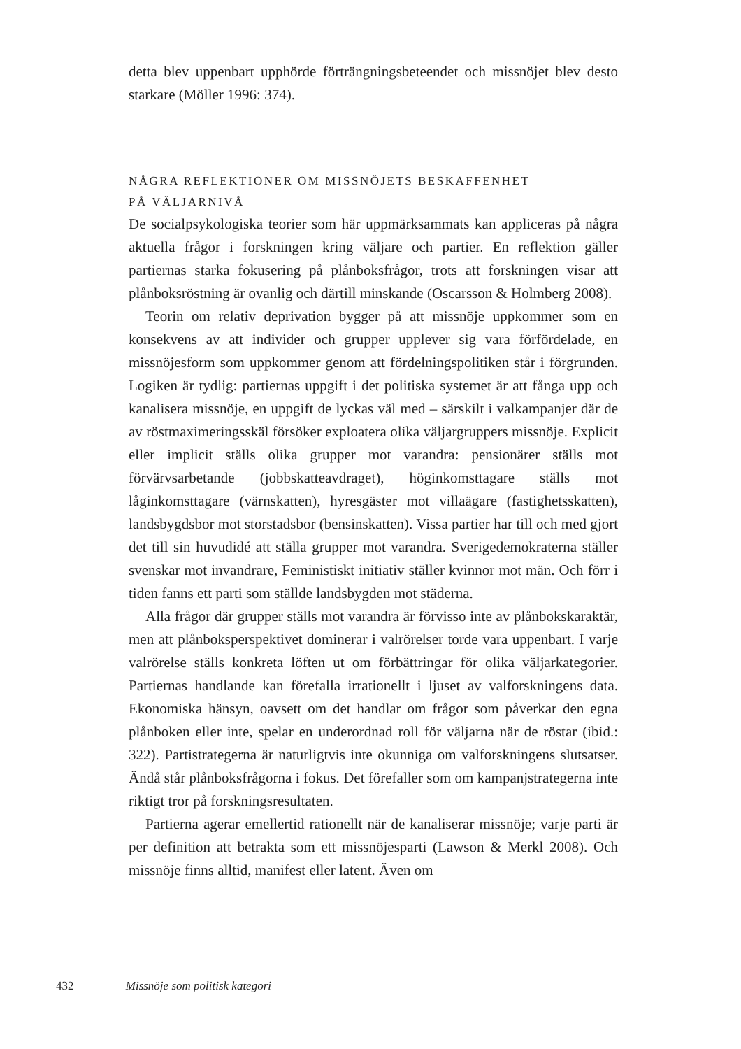detta blev uppenbart upphörde förträngningsbeteendet och missnöjet blev desto starkare (Möller 1996: 374).
NÅGRA REFLEKTIONER OM MISSNÖJETS BESKAFFENHET
PÅ VÄLJARNIVÅ
De socialpsykologiska teorier som här uppmärksammats kan appliceras på några aktuella frågor i forskningen kring väljare och partier. En reflektion gäller partiernas starka fokusering på plånboksfrågor, trots att forskningen visar att plånboksröstning är ovanlig och därtill minskande (Oscarsson & Holmberg 2008).
Teorin om relativ deprivation bygger på att missnöje uppkommer som en konsekvens av att individer och grupper upplever sig vara förfördelade, en missnöjesform som uppkommer genom att fördelningspolitiken står i förgrunden. Logiken är tydlig: partiernas uppgift i det politiska systemet är att fånga upp och kanalisera missnöje, en uppgift de lyckas väl med – särskilt i valkampanjer där de av röstmaximeringsskäl försöker exploatera olika väljargruppers missnöje. Explicit eller implicit ställs olika grupper mot varandra: pensionärer ställs mot förvärvsarbetande (jobbskatteavdraget), höginkomsttagare ställs mot låginkomsttagare (värnskatten), hyresgäster mot villaägare (fastighetsskatten), landsbygdsbor mot storstadsbor (bensinskatten). Vissa partier har till och med gjort det till sin huvudidé att ställa grupper mot varandra. Sverigedemokraterna ställer svenskar mot invandrare, Feministiskt initiativ ställer kvinnor mot män. Och förr i tiden fanns ett parti som ställde landsbygden mot städerna.
Alla frågor där grupper ställs mot varandra är förvisso inte av plånbokskaraktär, men att plånboksperspektivet dominerar i valrörelser torde vara uppenbart. I varje valrörelse ställs konkreta löften ut om förbättringar för olika väljarkategorier. Partiernas handlande kan förefalla irrationellt i ljuset av valforskningens data. Ekonomiska hänsyn, oavsett om det handlar om frågor som påverkar den egna plånboken eller inte, spelar en underordnad roll för väljarna när de röstar (ibid.: 322). Partistrategerna är naturligtvis inte okunniga om valforskningens slutsatser. Ändå står plånboksfrågorna i fokus. Det förefaller som om kampanjstrategerna inte riktigt tror på forskningsresultaten.
Partierna agerar emellertid rationellt när de kanaliserar missnöje; varje parti är per definition att betrakta som ett missnöjesparti (Lawson & Merkl 2008). Och missnöje finns alltid, manifest eller latent. Även om
432 Missnöje som politisk kategori